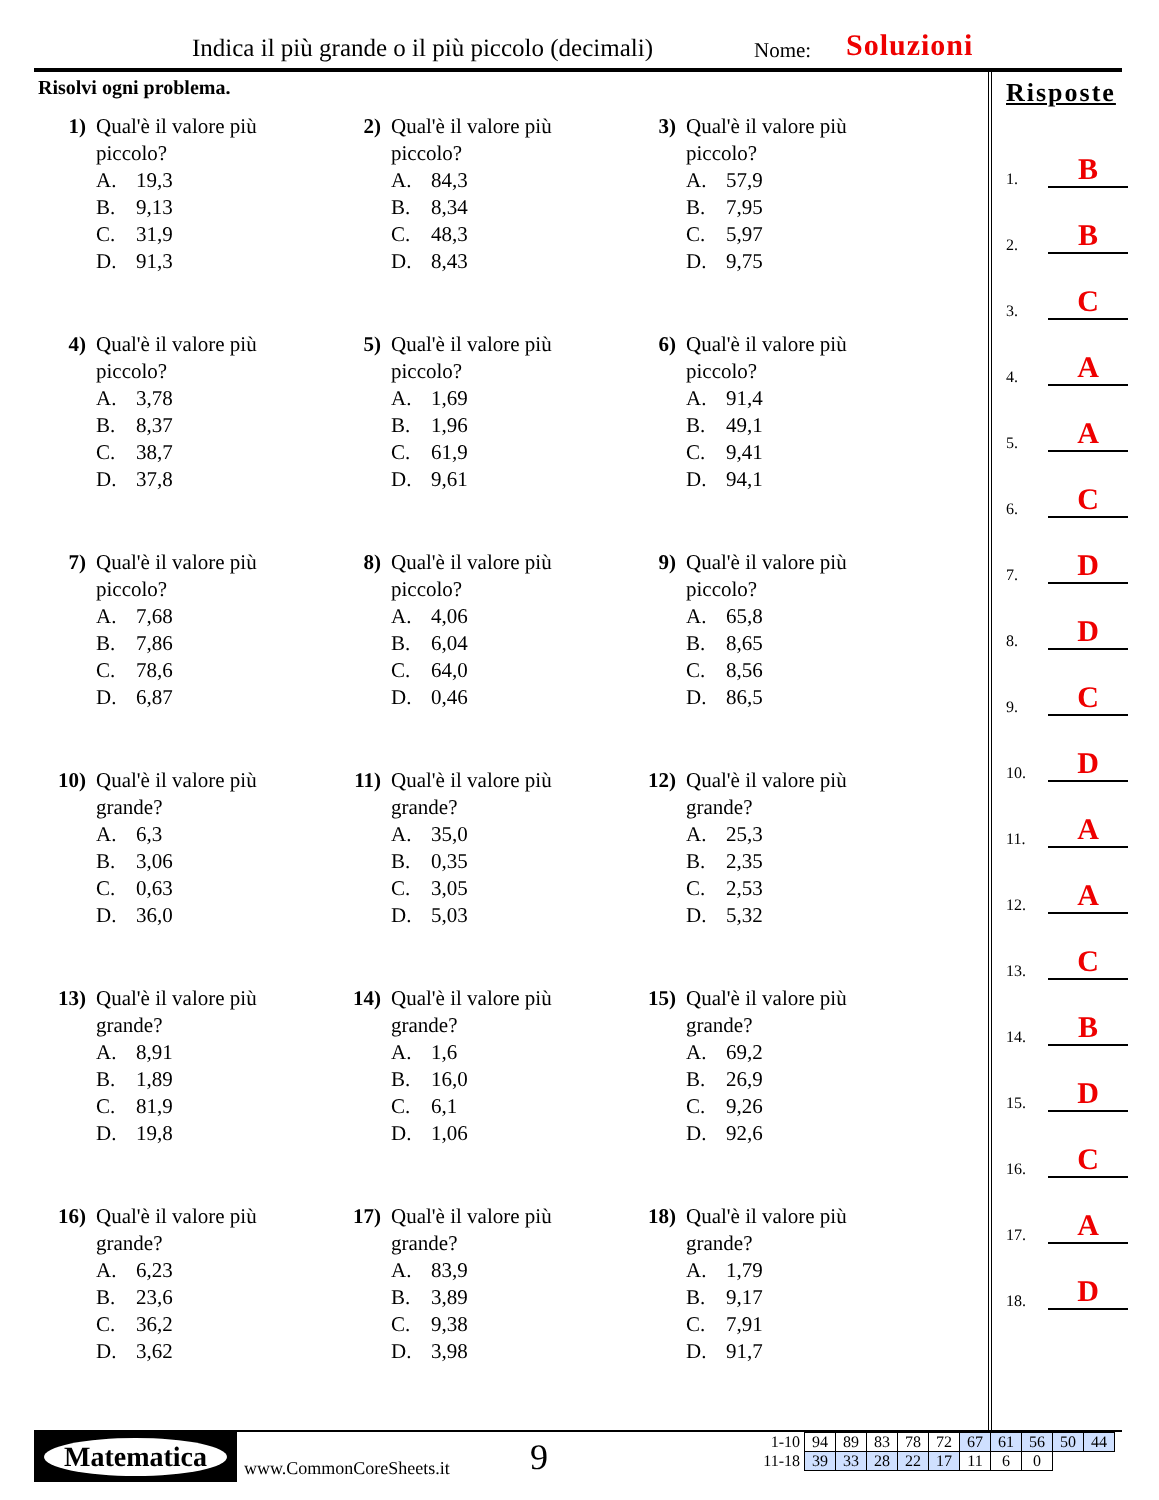Indica il più grande o il più piccolo (decimali)
Nome: Soluzioni
Risolvi ogni problema.
1) Qual'è il valore più
piccolo?
A. 19,3
B. 9,13
C. 31,9
D. 91,3
2) Qual'è il valore più
piccolo?
A. 84,3
B. 8,34
C. 48,3
D. 8,43
3) Qual'è il valore più
piccolo?
A. 57,9
B. 7,95
C. 5,97
D. 9,75
4) Qual'è il valore più
piccolo?
A. 3,78
B. 8,37
C. 38,7
D. 37,8
5) Qual'è il valore più
piccolo?
A. 1,69
B. 1,96
C. 61,9
D. 9,61
6) Qual'è il valore più
piccolo?
A. 91,4
B. 49,1
C. 9,41
D. 94,1
7) Qual'è il valore più
piccolo?
A. 7,68
B. 7,86
C. 78,6
D. 6,87
8) Qual'è il valore più
piccolo?
A. 4,06
B. 6,04
C. 64,0
D. 0,46
9) Qual'è il valore più
piccolo?
A. 65,8
B. 8,65
C. 8,56
D. 86,5
10) Qual'è il valore più
grande?
A. 6,3
B. 3,06
C. 0,63
D. 36,0
11) Qual'è il valore più
grande?
A. 35,0
B. 0,35
C. 3,05
D. 5,03
12) Qual'è il valore più
grande?
A. 25,3
B. 2,35
C. 2,53
D. 5,32
13) Qual'è il valore più
grande?
A. 8,91
B. 1,89
C. 81,9
D. 19,8
14) Qual'è il valore più
grande?
A. 1,6
B. 16,0
C. 6,1
D. 1,06
15) Qual'è il valore più
grande?
A. 69,2
B. 26,9
C. 9,26
D. 92,6
16) Qual'è il valore più
grande?
A. 6,23
B. 23,6
C. 36,2
D. 3,62
17) Qual'è il valore più
grande?
A. 83,9
B. 3,89
C. 9,38
D. 3,98
18) Qual'è il valore più
grande?
A. 1,79
B. 9,17
C. 7,91
D. 91,7
Risposte
1. B
2. B
3. C
4. A
5. A
6. C
7. D
8. D
9. C
10. D
11. A
12. A
13. C
14. B
15. D
16. C
17. A
18. D
Matematica
www.CommonCoreSheets.it 9
| 1-10 | 94 | 89 | 83 | 78 | 72 | 67 | 61 | 56 | 50 | 44 |
| 11-18 | 39 | 33 | 28 | 22 | 17 | 11 | 6 | 0 | | |